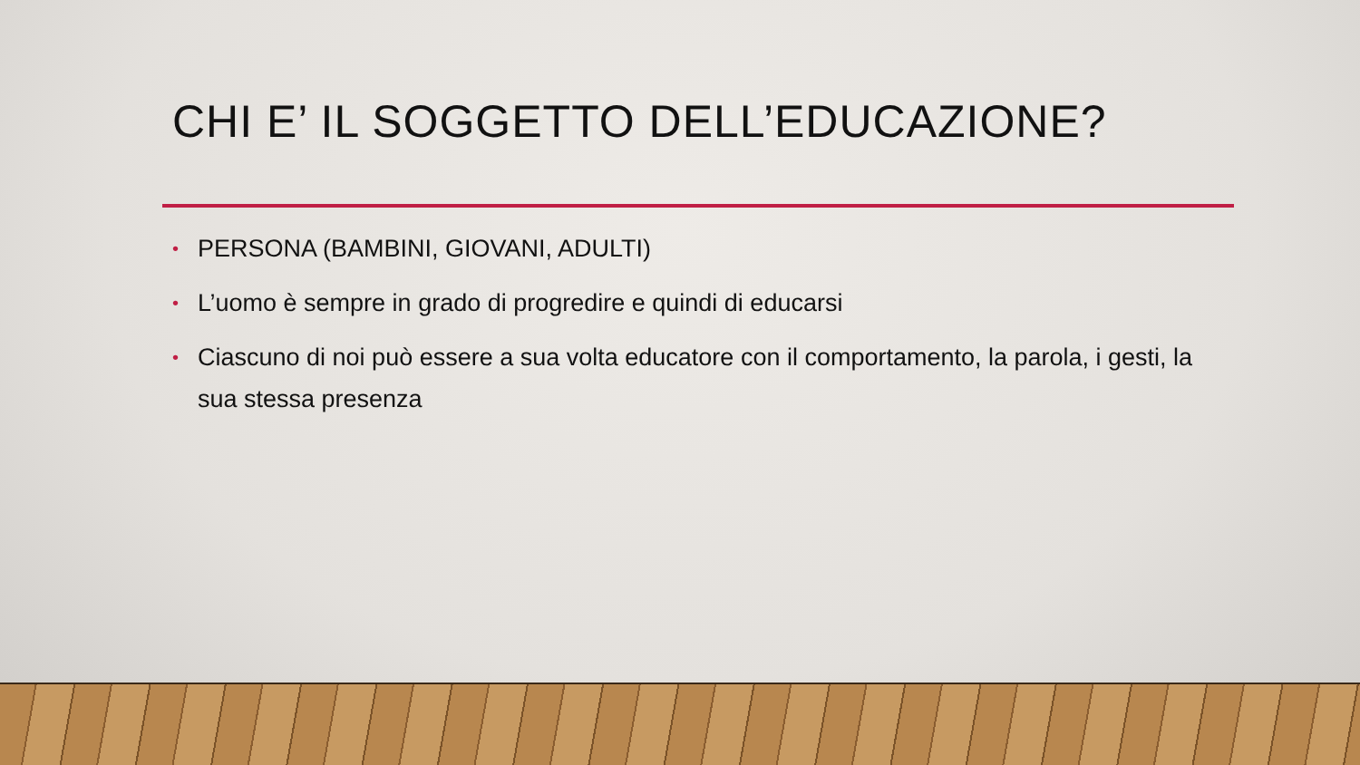CHI E’ IL SOGGETTO DELL’EDUCAZIONE?
• PERSONA (BAMBINI, GIOVANI, ADULTI)
• L’uomo è sempre in grado di progredire e quindi di educarsi
• Ciascuno di noi può essere a sua volta educatore con il comportamento, la parola, i gesti, la sua stessa presenza